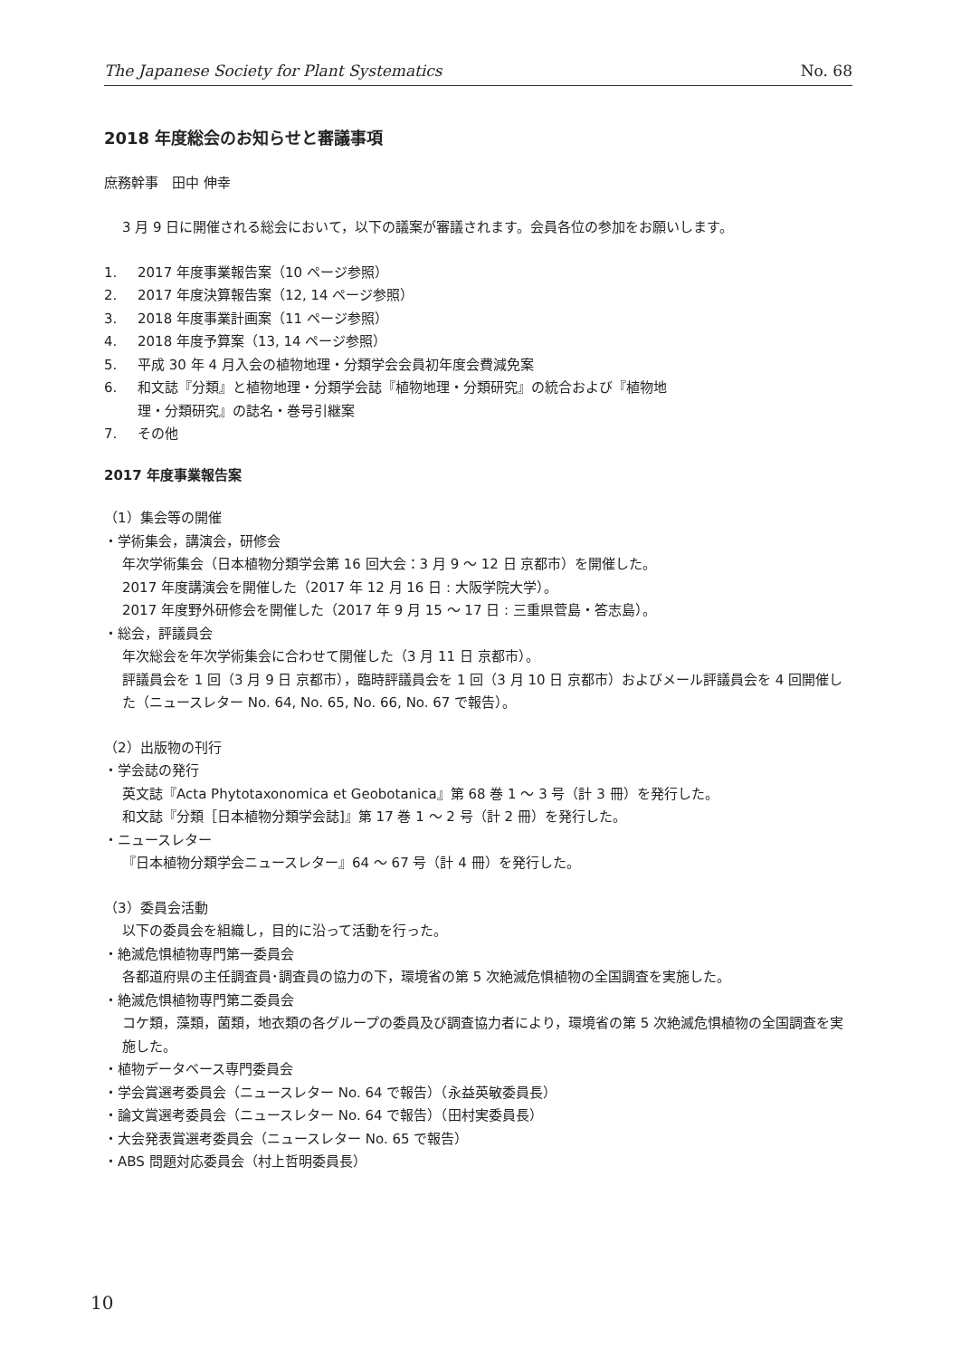The Japanese Society for Plant Systematics No. 68
2018 年度総会のお知らせと審議事項
庶務幹事　田中 伸幸
3 月 9 日に開催される総会において，以下の議案が審議されます。会員各位の参加をお願いします。
1. 2017 年度事業報告案（10 ページ参照）
2. 2017 年度決算報告案（12, 14 ページ参照）
3. 2018 年度事業計画案（11 ページ参照）
4. 2018 年度予算案（13, 14 ページ参照）
5. 平成 30 年 4 月入会の植物地理・分類学会会員初年度会費減免案
6. 和文誌『分類』と植物地理・分類学会誌『植物地理・分類研究』の統合および『植物地
理・分類研究』の誌名・巻号引継案
7. その他
2017 年度事業報告案
（1）集会等の開催
・学術集会，講演会，研修会
年次学術集会（日本植物分類学会第 16 回大会：3 月 9 ～ 12 日 京都市）を開催した。
2017 年度講演会を開催した（2017 年 12 月 16 日 : 大阪学院大学）。
2017 年度野外研修会を開催した（2017 年 9 月 15 ～ 17 日 : 三重県菅島・答志島）。
・総会，評議員会
年次総会を年次学術集会に合わせて開催した（3 月 11 日 京都市）。
評議員会を 1 回（3 月 9 日 京都市），臨時評議員会を 1 回（3 月 10 日 京都市）およびメール評議員会を 4 回開催した（ニュースレター No. 64, No. 65, No. 66, No. 67 で報告）。
（2）出版物の刊行
・学会誌の発行
英文誌『Acta Phytotaxonomica et Geobotanica』第 68 巻 1 ～ 3 号（計 3 冊）を発行した。
和文誌『分類［日本植物分類学会誌]』第 17 巻 1 ～ 2 号（計 2 冊）を発行した。
・ニュースレター
『日本植物分類学会ニュースレター』64 ～ 67 号（計 4 冊）を発行した。
（3）委員会活動
以下の委員会を組織し，目的に沿って活動を行った。
・絶滅危惧植物専門第一委員会
各都道府県の主任調査員･調査員の協力の下，環境省の第 5 次絶滅危惧植物の全国調査を実施した。
・絶滅危惧植物専門第二委員会
コケ類，藻類，菌類，地衣類の各グループの委員及び調査協力者により，環境省の第 5 次絶滅危惧植物の全国調査を実施した。
・植物データベース専門委員会
・学会賞選考委員会（ニュースレター No. 64 で報告）（永益英敏委員長）
・論文賞選考委員会（ニュースレター No. 64 で報告）（田村実委員長）
・大会発表賞選考委員会（ニュースレター No. 65 で報告）
・ABS 問題対応委員会（村上哲明委員長）
10